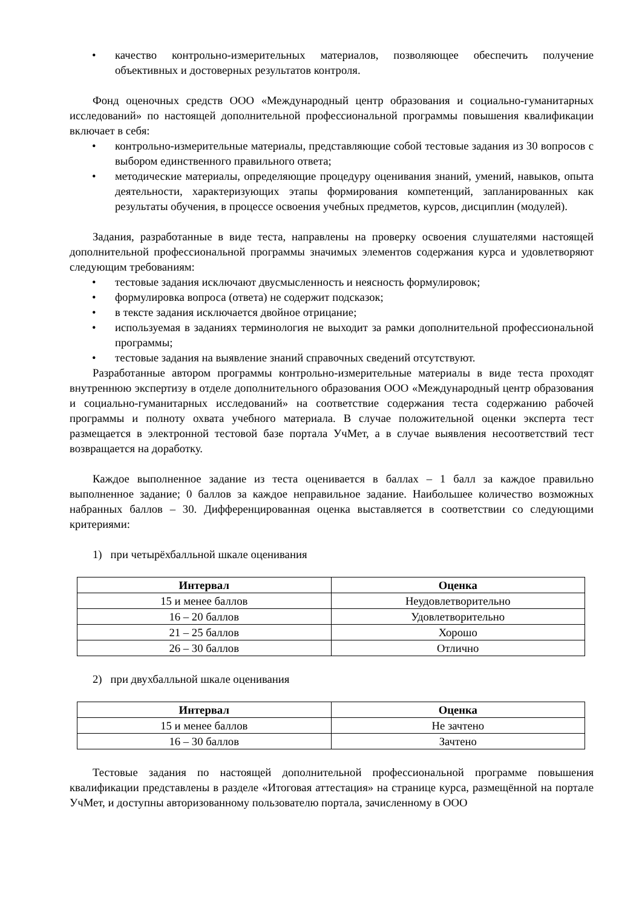• качество контрольно-измерительных материалов, позволяющее обеспечить получение объективных и достоверных результатов контроля.
Фонд оценочных средств ООО «Международный центр образования и социально-гуманитарных исследований» по настоящей дополнительной профессиональной программы повышения квалификации включает в себя:
• контрольно-измерительные материалы, представляющие собой тестовые задания из 30 вопросов с выбором единственного правильного ответа;
• методические материалы, определяющие процедуру оценивания знаний, умений, навыков, опыта деятельности, характеризующих этапы формирования компетенций, запланированных как результаты обучения, в процессе освоения учебных предметов, курсов, дисциплин (модулей).
Задания, разработанные в виде теста, направлены на проверку освоения слушателями настоящей дополнительной профессиональной программы значимых элементов содержания курса и удовлетворяют следующим требованиям:
• тестовые задания исключают двусмысленность и неясность формулировок;
• формулировка вопроса (ответа) не содержит подсказок;
• в тексте задания исключается двойное отрицание;
• используемая в заданиях терминология не выходит за рамки дополнительной профессиональной программы;
• тестовые задания на выявление знаний справочных сведений отсутствуют.
Разработанные автором программы контрольно-измерительные материалы в виде теста проходят внутреннюю экспертизу в отделе дополнительного образования ООО «Международный центр образования и социально-гуманитарных исследований» на соответствие содержания теста содержанию рабочей программы и полноту охвата учебного материала. В случае положительной оценки эксперта тест размещается в электронной тестовой базе портала УчМет, а в случае выявления несоответствий тест возвращается на доработку.
Каждое выполненное задание из теста оценивается в баллах – 1 балл за каждое правильно выполненное задание; 0 баллов за каждое неправильное задание. Наибольшее количество возможных набранных баллов – 30. Дифференцированная оценка выставляется в соответствии со следующими критериями:
1) при четырёхбалльной шкале оценивания
| Интервал | Оценка |
| --- | --- |
| 15 и менее баллов | Неудовлетворительно |
| 16 – 20 баллов | Удовлетворительно |
| 21 – 25 баллов | Хорошо |
| 26 – 30 баллов | Отлично |
2) при двухбалльной шкале оценивания
| Интервал | Оценка |
| --- | --- |
| 15 и менее баллов | Не зачтено |
| 16 – 30 баллов | Зачтено |
Тестовые задания по настоящей дополнительной профессиональной программе повышения квалификации представлены в разделе «Итоговая аттестация» на странице курса, размещённой на портале УчМет, и доступны авторизованному пользователю портала, зачисленному в ООО